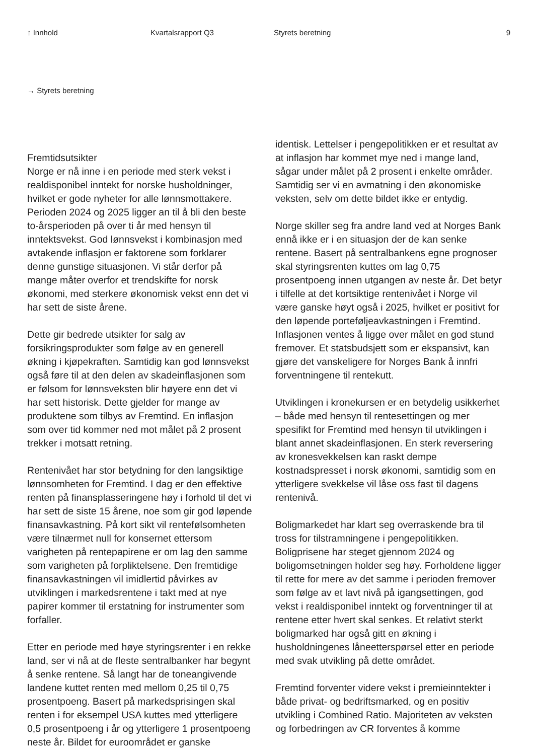↑ Innhold Kvartalsrapport Q3 Styrets beretning 9
→ Styrets beretning
Fremtidsutsikter
Norge er nå inne i en periode med sterk vekst i realdisponibel inntekt for norske husholdninger, hvilket er gode nyheter for alle lønnsmottakere. Perioden 2024 og 2025 ligger an til å bli den beste to-årsperioden på over ti år med hensyn til inntektsvekst. God lønnsvekst i kombinasjon med avtakende inflasjon er faktorene som forklarer denne gunstige situasjonen. Vi står derfor på mange måter overfor et trendskifte for norsk økonomi, med sterkere økonomisk vekst enn det vi har sett de siste årene.
Dette gir bedrede utsikter for salg av forsikringsprodukter som følge av en generell økning i kjøpekraften. Samtidig kan god lønnsvekst også føre til at den delen av skadeinflasjonen som er følsom for lønnsveksten blir høyere enn det vi har sett historisk. Dette gjelder for mange av produktene som tilbys av Fremtind. En inflasjon som over tid kommer ned mot målet på 2 prosent trekker i motsatt retning.
Rentenivået har stor betydning for den langsiktige lønnsomheten for Fremtind. I dag er den effektive renten på finansplasseringene høy i forhold til det vi har sett de siste 15 årene, noe som gir god løpende finansavkastning. På kort sikt vil rentefølsomheten være tilnærmet null for konsernet ettersom varigheten på rentepapirene er om lag den samme som varigheten på forpliktelsene. Den fremtidige finansavkastningen vil imidlertid påvirkes av utviklingen i markedsrentene i takt med at nye papirer kommer til erstatning for instrumenter som forfaller.
Etter en periode med høye styringsrenter i en rekke land, ser vi nå at de fleste sentralbanker har begynt å senke rentene. Så langt har de toneangivende landene kuttet renten med mellom 0,25 til 0,75 prosentpoeng. Basert på markedsprisingen skal renten i for eksempel USA kuttes med ytterligere 0,5 prosentpoeng i år og ytterligere 1 prosentpoeng neste år. Bildet for euroområdet er ganske
identisk. Lettelser i pengepolitikken er et resultat av at inflasjon har kommet mye ned i mange land, sågar under målet på 2 prosent i enkelte områder. Samtidig ser vi en avmatning i den økonomiske veksten, selv om dette bildet ikke er entydig.
Norge skiller seg fra andre land ved at Norges Bank ennå ikke er i en situasjon der de kan senke rentene. Basert på sentralbankens egne prognoser skal styringsrenten kuttes om lag 0,75 prosentpoeng innen utgangen av neste år. Det betyr i tilfelle at det kortsiktige rentenivået i Norge vil være ganske høyt også i 2025, hvilket er positivt for den løpende porteføljeavkastningen i Fremtind. Inflasjonen ventes å ligge over målet en god stund fremover. Et statsbudsjett som er ekspansivt, kan gjøre det vanskeligere for Norges Bank å innfri forventningene til rentekutt.
Utviklingen i kronekursen er en betydelig usikkerhet – både med hensyn til rentesettingen og mer spesifikt for Fremtind med hensyn til utviklingen i blant annet skadeinflasjonen. En sterk reversering av kronesvekkelsen kan raskt dempe kostnadspresset i norsk økonomi, samtidig som en ytterligere svekkelse vil låse oss fast til dagens rentenivå.
Boligmarkedet har klart seg overraskende bra til tross for tilstramningene i pengepolitikken. Boligprisene har steget gjennom 2024 og boligomsetningen holder seg høy. Forholdene ligger til rette for mere av det samme i perioden fremover som følge av et lavt nivå på igangsettingen, god vekst i realdisponibel inntekt og forventninger til at rentene etter hvert skal senkes. Et relativt sterkt boligmarked har også gitt en økning i husholdningenes låneetterspørsel etter en periode med svak utvikling på dette området.
Fremtind forventer videre vekst i premieinntekter i både privat- og bedriftsmarked, og en positiv utvikling i Combined Ratio. Majoriteten av veksten og forbedringen av CR forventes å komme